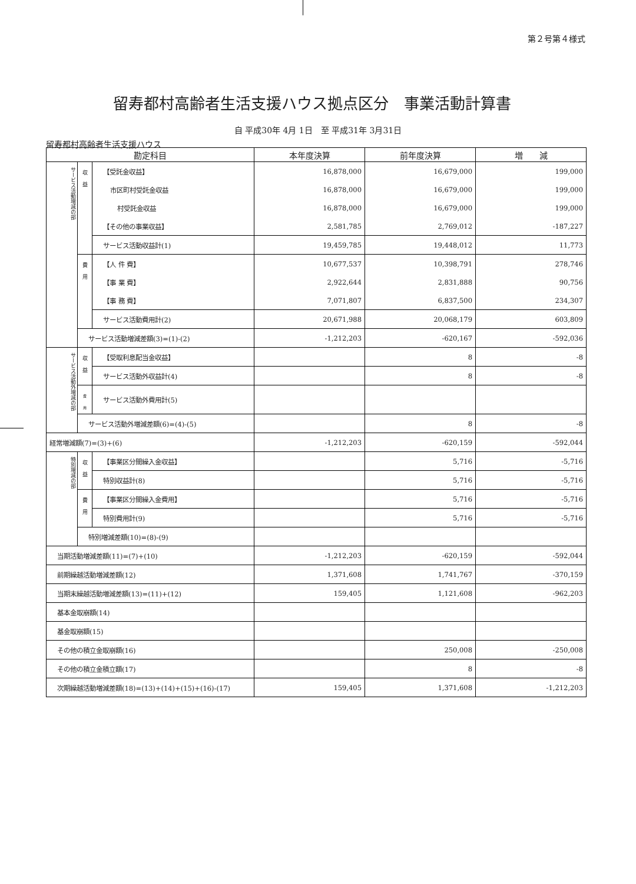第２号第４様式
留寿都村高齢者生活支援ハウス拠点区分　事業活動計算書
自 平成30年 4月 1日　至 平成31年 3月31日
留寿都村高齢者生活支援ハウス
| 勘定科目 | | | 本年度決算 | 前年度決算 | 増 減 |
| --- | --- | --- | --- | --- | --- |
| サービス活動増減の部 | 収 益 | 【受託金収益】 | 16,878,000 | 16,679,000 | 199,000 |
| | | 市区町村受託金収益 | 16,878,000 | 16,679,000 | 199,000 |
| | | 村受託金収益 | 16,878,000 | 16,679,000 | 199,000 |
| | | 【その他の事業収益】 | 2,581,785 | 2,769,012 | -187,227 |
| | | サービス活動収益計(1) | 19,459,785 | 19,448,012 | 11,773 |
| | 費 用 | 【人 件 費】 | 10,677,537 | 10,398,791 | 278,746 |
| | | 【事 業 費】 | 2,922,644 | 2,831,888 | 90,756 |
| | | 【事 務 費】 | 7,071,807 | 6,837,500 | 234,307 |
| | | サービス活動費用計(2) | 20,671,988 | 20,068,179 | 603,809 |
| | サービス活動増減差額(3)=(1)-(2) | | -1,212,203 | -620,167 | -592,036 |
| サービス活動外増減の部 | 収 益 | 【受取利息配当金収益】 | | 8 | -8 |
| | | サービス活動外収益計(4) | | 8 | -8 |
| | 費 用 | サービス活動外費用計(5) | | | |
| | サービス活動外増減差額(6)=(4)-(5) | | | 8 | -8 |
| 経常増減額(7)=(3)+(6) | | | -1,212,203 | -620,159 | -592,044 |
| 特別増減の部 | 収 益 | 【事業区分間繰入金収益】 | | 5,716 | -5,716 |
| | | 特別収益計(8) | | 5,716 | -5,716 |
| | 費 用 | 【事業区分間繰入金費用】 | | 5,716 | -5,716 |
| | | 特別費用計(9) | | 5,716 | -5,716 |
| | 特別増減差額(10)=(8)-(9) | | | | |
| 当期活動増減差額(11)=(7)+(10) | | | -1,212,203 | -620,159 | -592,044 |
| 前期繰越活動増減差額(12) | | | 1,371,608 | 1,741,767 | -370,159 |
| 当期末繰越活動増減差額(13)=(11)+(12) | | | 159,405 | 1,121,608 | -962,203 |
| 基本金取崩額(14) | | | | | |
| 基金取崩額(15) | | | | | |
| その他の積立金取崩額(16) | | | | 250,008 | -250,008 |
| その他の積立金積立額(17) | | | | 8 | -8 |
| 次期繰越活動増減差額(18)=(13)+(14)+(15)+(16)-(17) | | | 159,405 | 1,371,608 | -1,212,203 |